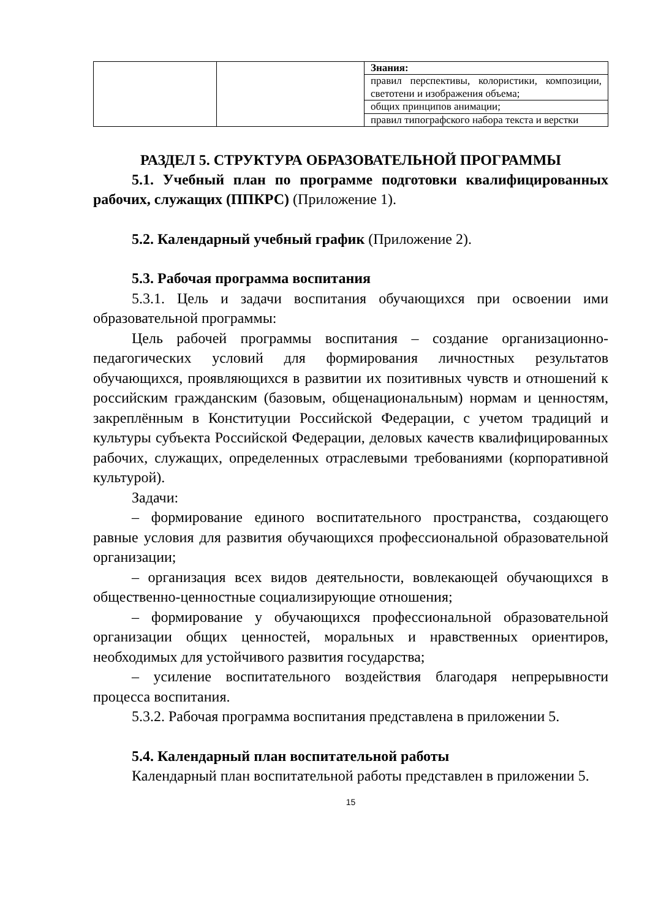| | | Знания: |
| | | правил перспективы, колористики, композиции, светотени и изображения объема; |
| | | общих принципов анимации; |
| | | правил типографского набора текста и верстки |
РАЗДЕЛ 5. СТРУКТУРА ОБРАЗОВАТЕЛЬНОЙ ПРОГРАММЫ
5.1. Учебный план по программе подготовки квалифицированных рабочих, служащих (ППКРС) (Приложение 1).
5.2. Календарный учебный график (Приложение 2).
5.3. Рабочая программа воспитания
5.3.1. Цель и задачи воспитания обучающихся при освоении ими образовательной программы:
Цель рабочей программы воспитания – создание организационно-педагогических условий для формирования личностных результатов обучающихся, проявляющихся в развитии их позитивных чувств и отношений к российским гражданским (базовым, общенациональным) нормам и ценностям, закреплённым в Конституции Российской Федерации, с учетом традиций и культуры субъекта Российской Федерации, деловых качеств квалифицированных рабочих, служащих, определенных отраслевыми требованиями (корпоративной культурой).
Задачи:
– формирование единого воспитательного пространства, создающего равные условия для развития обучающихся профессиональной образовательной организации;
– организация всех видов деятельности, вовлекающей обучающихся в общественно-ценностные социализирующие отношения;
– формирование у обучающихся профессиональной образовательной организации общих ценностей, моральных и нравственных ориентиров, необходимых для устойчивого развития государства;
– усиление воспитательного воздействия благодаря непрерывности процесса воспитания.
5.3.2. Рабочая программа воспитания представлена в приложении 5.
5.4. Календарный план воспитательной работы
Календарный план воспитательной работы представлен в приложении 5.
15